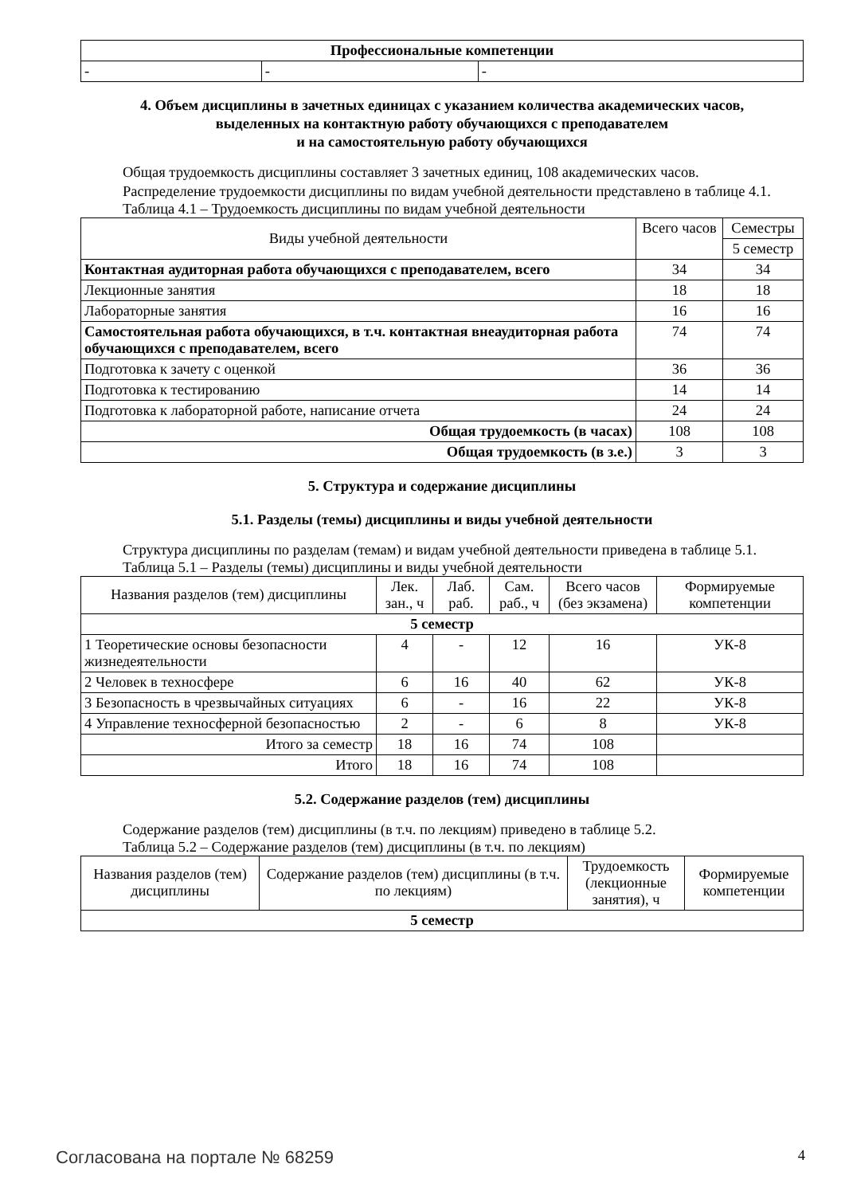| Профессиональные компетенции | | |
| - | - | - |
4. Объем дисциплины в зачетных единицах с указанием количества академических часов,
выделенных на контактную работу обучающихся с преподавателем
и на самостоятельную работу обучающихся
Общая трудоемкость дисциплины составляет 3 зачетных единиц, 108 академических часов.
Распределение трудоемкости дисциплины по видам учебной деятельности представлено в таблице 4.1.
Таблица 4.1 – Трудоемкость дисциплины по видам учебной деятельности
| Виды учебной деятельности | Всего часов | Семестры |
| | | 5 семестр |
| Контактная аудиторная работа обучающихся с преподавателем, всего | 34 | 34 |
| Лекционные занятия | 18 | 18 |
| Лабораторные занятия | 16 | 16 |
| Самостоятельная работа обучающихся, в т.ч. контактная внеаудиторная работа обучающихся с преподавателем, всего | 74 | 74 |
| Подготовка к зачету с оценкой | 36 | 36 |
| Подготовка к тестированию | 14 | 14 |
| Подготовка к лабораторной работе, написание отчета | 24 | 24 |
| Общая трудоемкость (в часах) | 108 | 108 |
| Общая трудоемкость (в з.е.) | 3 | 3 |
5. Структура и содержание дисциплины
5.1. Разделы (темы) дисциплины и виды учебной деятельности
Структура дисциплины по разделам (темам) и видам учебной деятельности приведена в таблице 5.1.
Таблица 5.1 – Разделы (темы) дисциплины и виды учебной деятельности
| Названия разделов (тем) дисциплины | Лек. зан., ч | Лаб. раб. | Сам. раб., ч | Всего часов (без экзамена) | Формируемые компетенции |
| 5 семестр | | | | | |
| 1 Теоретические основы безопасности жизнедеятельности | 4 | - | 12 | 16 | УК-8 |
| 2 Человек в техносфере | 6 | 16 | 40 | 62 | УК-8 |
| 3 Безопасность в чрезвычайных ситуациях | 6 | - | 16 | 22 | УК-8 |
| 4 Управление техносферной безопасностью | 2 | - | 6 | 8 | УК-8 |
| Итого за семестр | 18 | 16 | 74 | 108 | |
| Итого | 18 | 16 | 74 | 108 | |
5.2. Содержание разделов (тем) дисциплины
Содержание разделов (тем) дисциплины (в т.ч. по лекциям) приведено в таблице 5.2.
Таблица 5.2 – Содержание разделов (тем) дисциплины (в т.ч. по лекциям)
| Названия разделов (тем) дисциплины | Содержание разделов (тем) дисциплины (в т.ч. по лекциям) | Трудоемкость (лекционные занятия), ч | Формируемые компетенции |
| 5 семестр | | | |
Согласована на портале № 68259 4